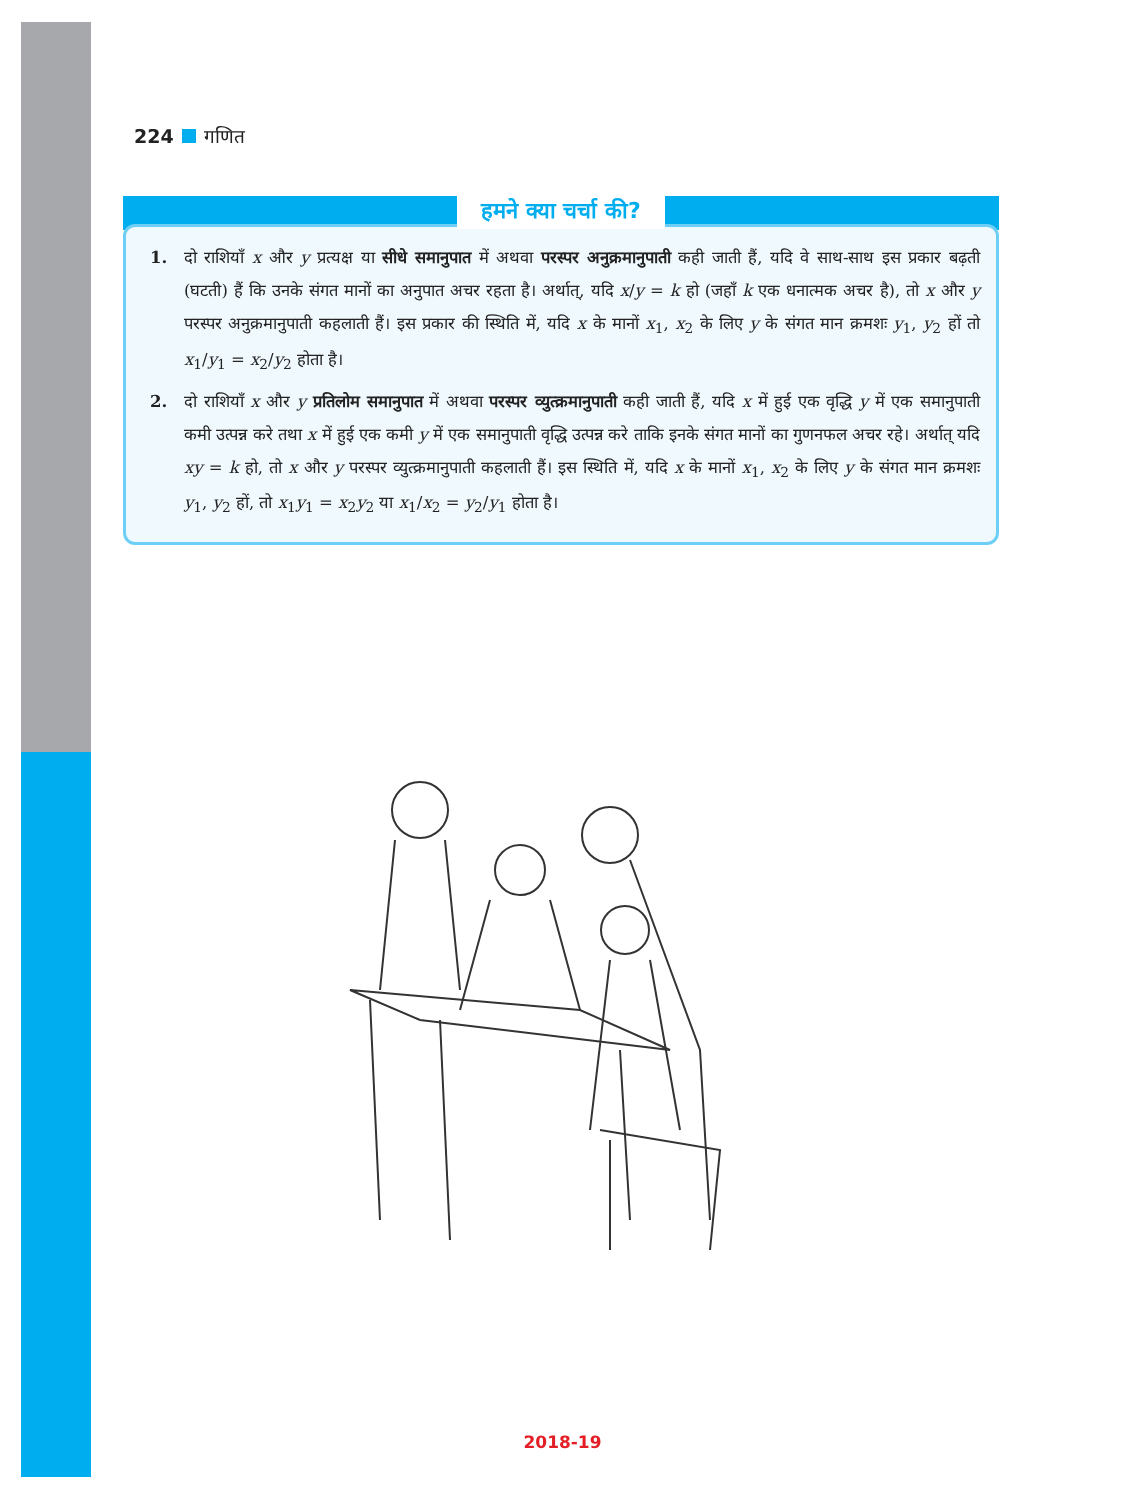224 गणित
हमने क्या चर्चा की?
1. दो राशियाँ x और y प्रत्यक्ष या सीधे समानुपात में अथवा परस्पर अनुक्रमानुपाती कही जाती हैं, यदि वे साथ-साथ इस प्रकार बढ़ती (घटती) हैं कि उनके संगत मानों का अनुपात अचर रहता है। अर्थात्, यदि x/y = k हो (जहाँ k एक धनात्मक अचर है), तो x और y परस्पर अनुक्रमानुपाती कहलाती हैं। इस प्रकार की स्थिति में, यदि x के मानों x<sub>1</sub>, x<sub>2</sub> के लिए y के संगत मान क्रमशः y<sub>1</sub>, y<sub>2</sub> हों तो x<sub>1</sub>/y<sub>1</sub> = x<sub>2</sub>/y<sub>2</sub> होता है।
2. दो राशियाँ x और y प्रतिलोम समानुपात में अथवा परस्पर व्युत्क्रमानुपाती कही जाती हैं, यदि x में हुई एक वृद्धि y में एक समानुपाती कमी उत्पन्न करे तथा x में हुई एक कमी y में एक समानुपाती वृद्धि उत्पन्न करे ताकि इनके संगत मानों का गुणनफल अचर रहे। अर्थात् यदि xy = k हो, तो x और y परस्पर व्युत्क्रमानुपाती कहलाती हैं। इस स्थिति में, यदि x के मानों x<sub>1</sub>, x<sub>2</sub> के लिए y के संगत मान क्रमशः y<sub>1</sub>, y<sub>2</sub> हों, तो x<sub>1</sub>y<sub>1</sub> = x<sub>2</sub>y<sub>2</sub> या x<sub>1</sub>/x<sub>2</sub> = y<sub>2</sub>/y<sub>1</sub> होता है।
2018-19